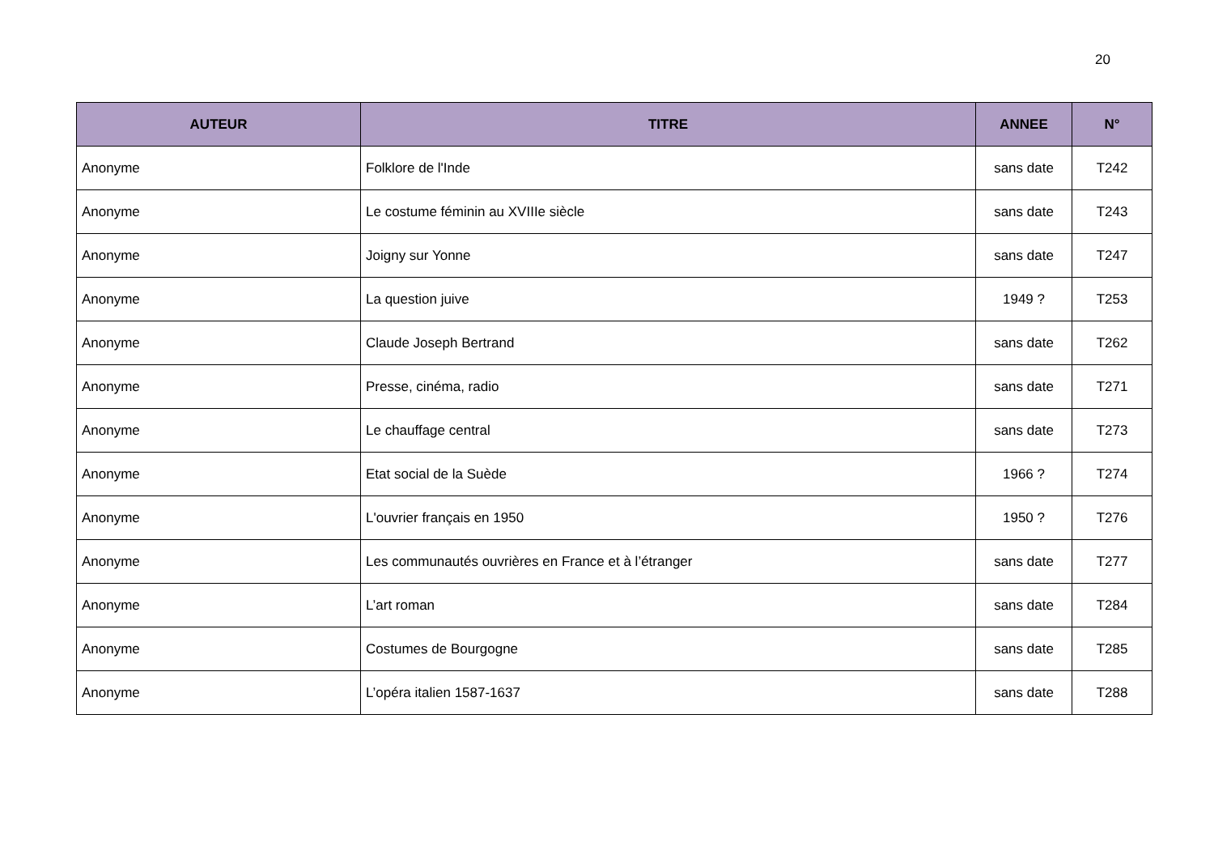20
| AUTEUR | TITRE | ANNEE | N° |
| --- | --- | --- | --- |
| Anonyme | Folklore de l'Inde | sans date | T242 |
| Anonyme | Le costume féminin au XVIIIe siècle | sans date | T243 |
| Anonyme | Joigny sur Yonne | sans date | T247 |
| Anonyme | La question juive | 1949 ? | T253 |
| Anonyme | Claude Joseph Bertrand | sans date | T262 |
| Anonyme | Presse, cinéma, radio | sans date | T271 |
| Anonyme | Le chauffage central | sans date | T273 |
| Anonyme | Etat social de la Suède | 1966 ? | T274 |
| Anonyme | L'ouvrier français en 1950 | 1950 ? | T276 |
| Anonyme | Les communautés ouvrières en France et à l’étranger | sans date | T277 |
| Anonyme | L’art roman | sans date | T284 |
| Anonyme | Costumes de Bourgogne | sans date | T285 |
| Anonyme | L’opéra italien 1587-1637 | sans date | T288 |